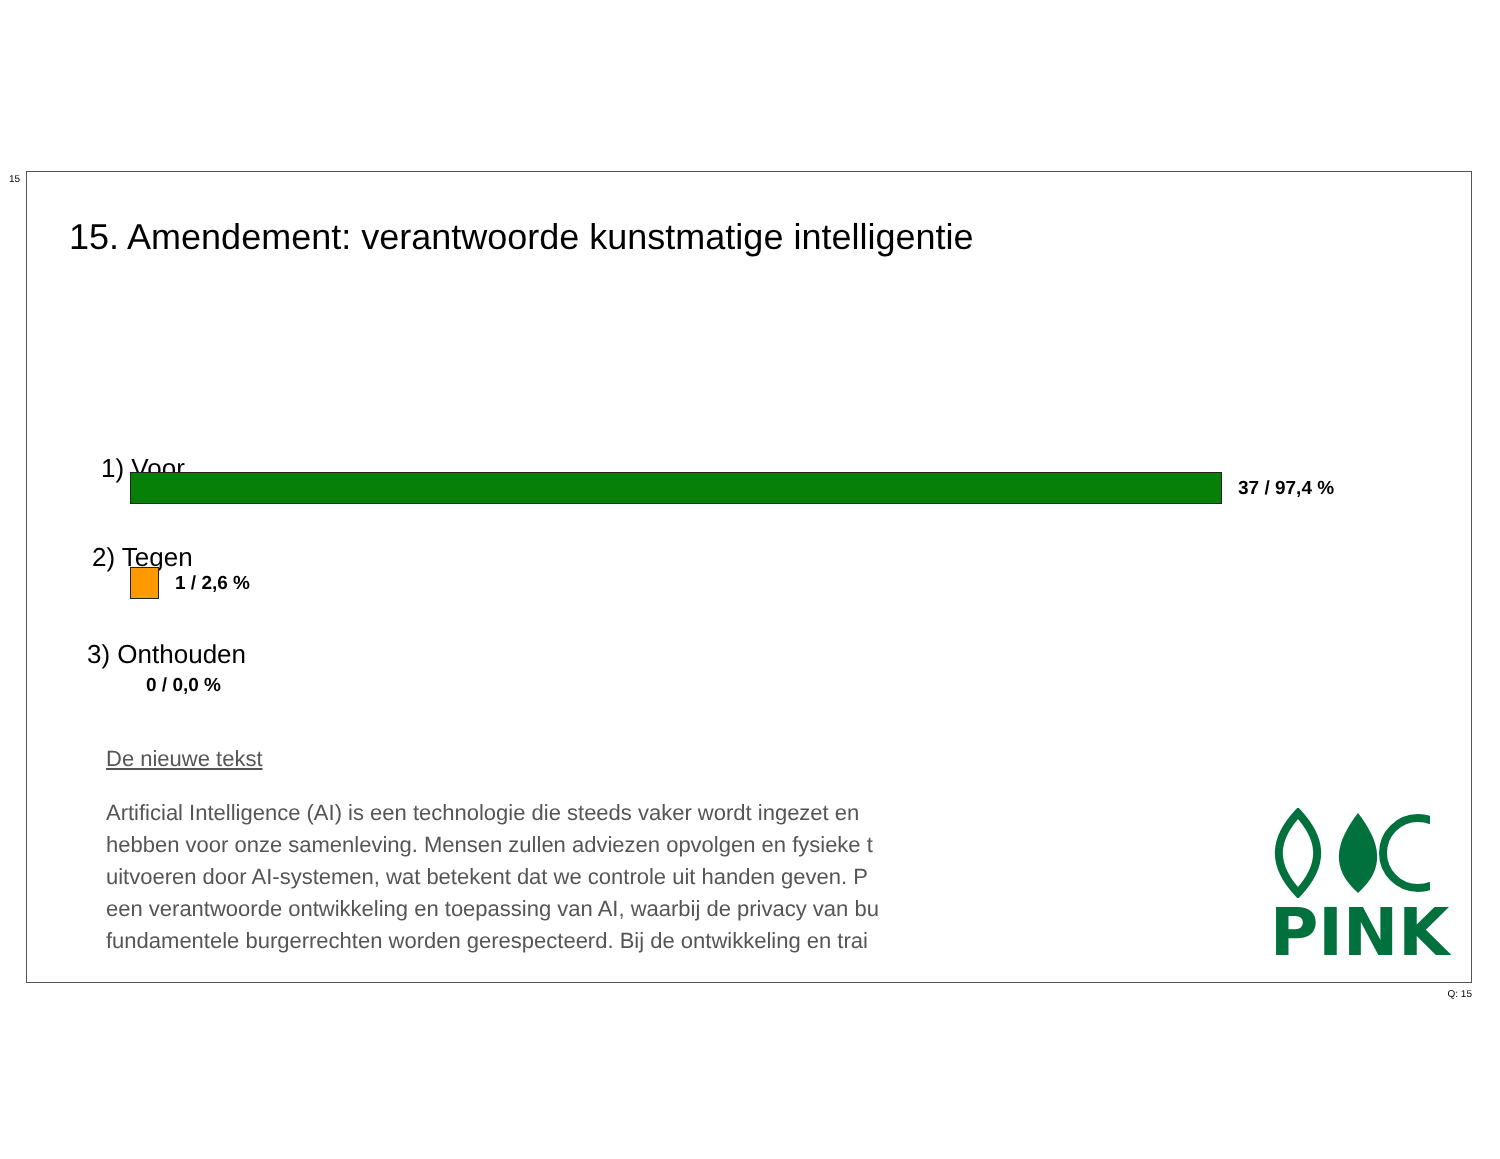15
15. Amendement: verantwoorde kunstmatige intelligentie
1) Voor
37 / 97,4 %
2) Tegen
1 / 2,6 %
3) Onthouden
0 / 0,0 %
De nieuwe tekst
Artificial Intelligence (AI) is een technologie die steeds vaker wordt ingezet en
hebben voor onze samenleving. Mensen zullen adviezen opvolgen en fysieke t
uitvoeren door AI-systemen, wat betekent dat we controle uit handen geven. P
een verantwoorde ontwikkeling en toepassing van AI, waarbij de privacy van bu
fundamentele burgerrechten worden gerespecteerd. Bij de ontwikkeling en trai
PINK
Q: 15